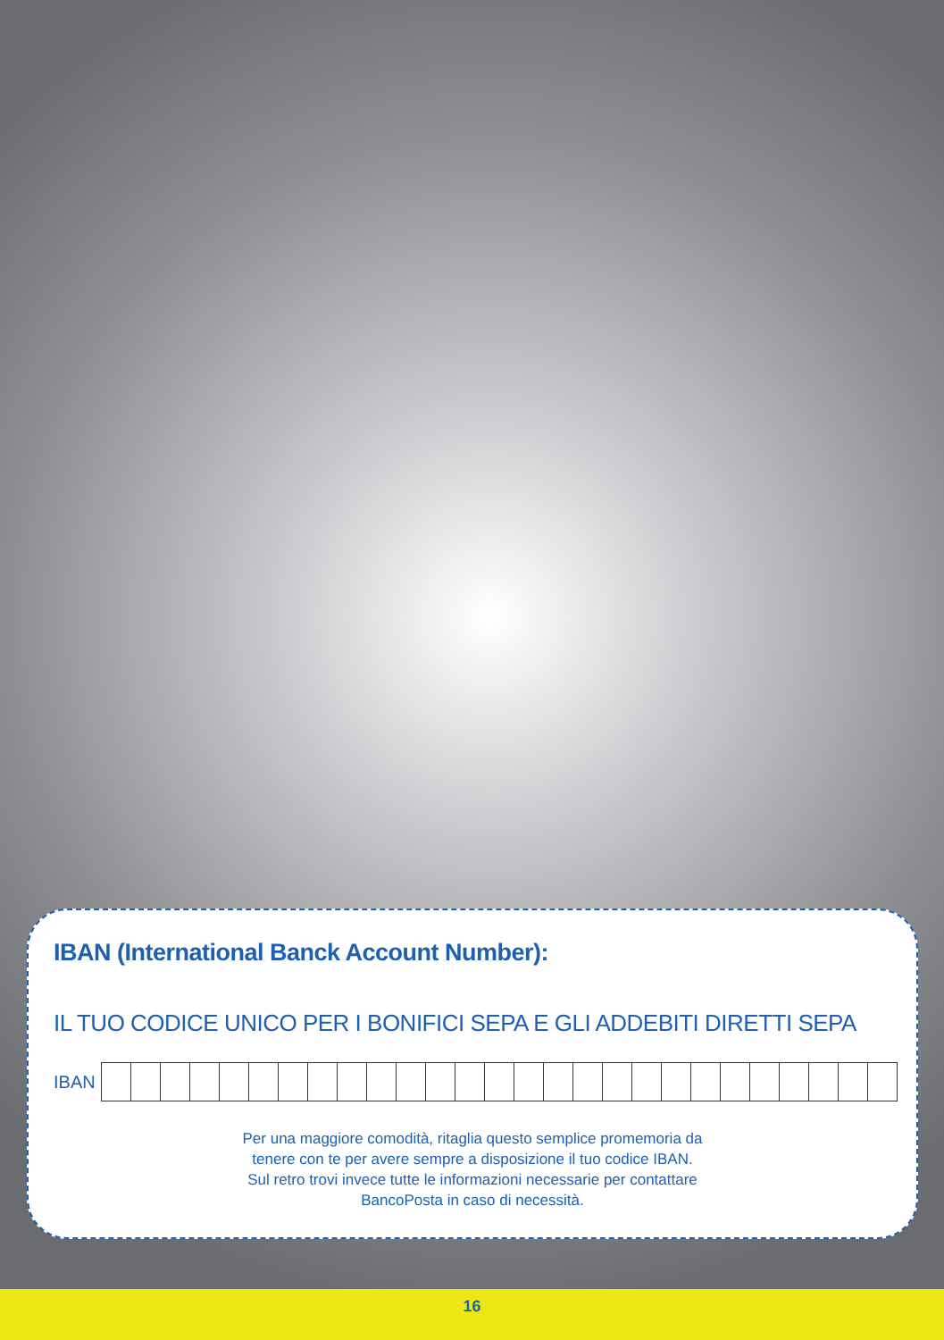IBAN (International Banck Account Number):
IL TUO CODICE UNICO PER I BONIFICI SEPA E GLI ADDEBITI DIRETTI SEPA
IBAN
Per una maggiore comodità, ritaglia questo semplice promemoria da
tenere con te per avere sempre a disposizione il tuo codice IBAN.
Sul retro trovi invece tutte le informazioni necessarie per contattare
BancoPosta in caso di necessità.
16